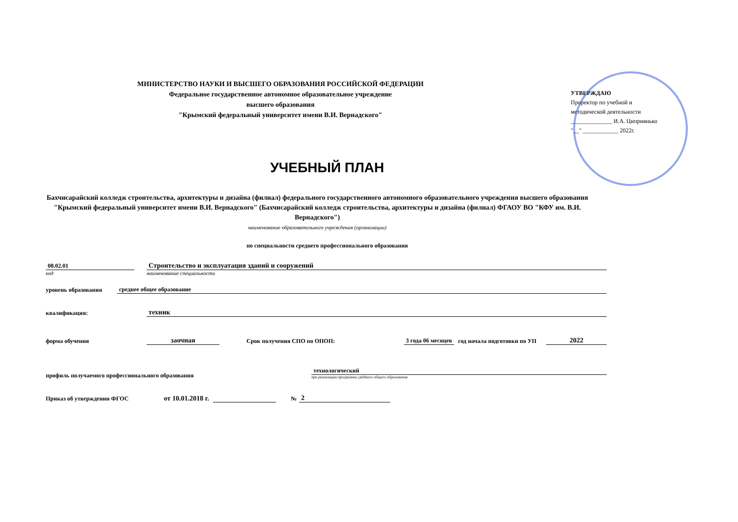МИНИСТЕРСТВО НАУКИ И ВЫСШЕГО ОБРАЗОВАНИЯ РОССИЙСКОЙ ФЕДЕРАЦИИ
Федеральное государственное автономное образовательное учреждение
высшего образования
"Крымский федеральный университет имени В.И. Вернадского"
УТВЕРЖДАЮ
Проректор по учебной и
методической деятельности
______________ И.А. Циприянько
"__" ____________ 2022г.
УЧЕБНЫЙ ПЛАН
Бахчисарайский колледж строительства, архитектуры и дизайна (филиал) федерального государственного автономного образовательного учреждения высшего образования "Крымский федеральный университет имени В.И. Вернадского" (Бахчисарайский колледж строительства, архитектуры и дизайна (филиал) ФГАОУ ВО "КФУ им. В.И. Вернадского")
наименование образовательного учреждения (организации)
по специальности среднего профессионального образования
08.02.01
код
Строительство и эксплуатация зданий и сооружений
наименование специальности
уровень образования среднее общее образование
квалификация: техник
форма обучения заочная Срок получения СПО по ОПОП: 3 года 06 месяцев год начала подготовки по УП 2022
профиль получаемого профессионального образования
технологический
при реализации программы среднего общего образования
Приказ об утверждении ФГОС от 10.01.2018 г. № 2